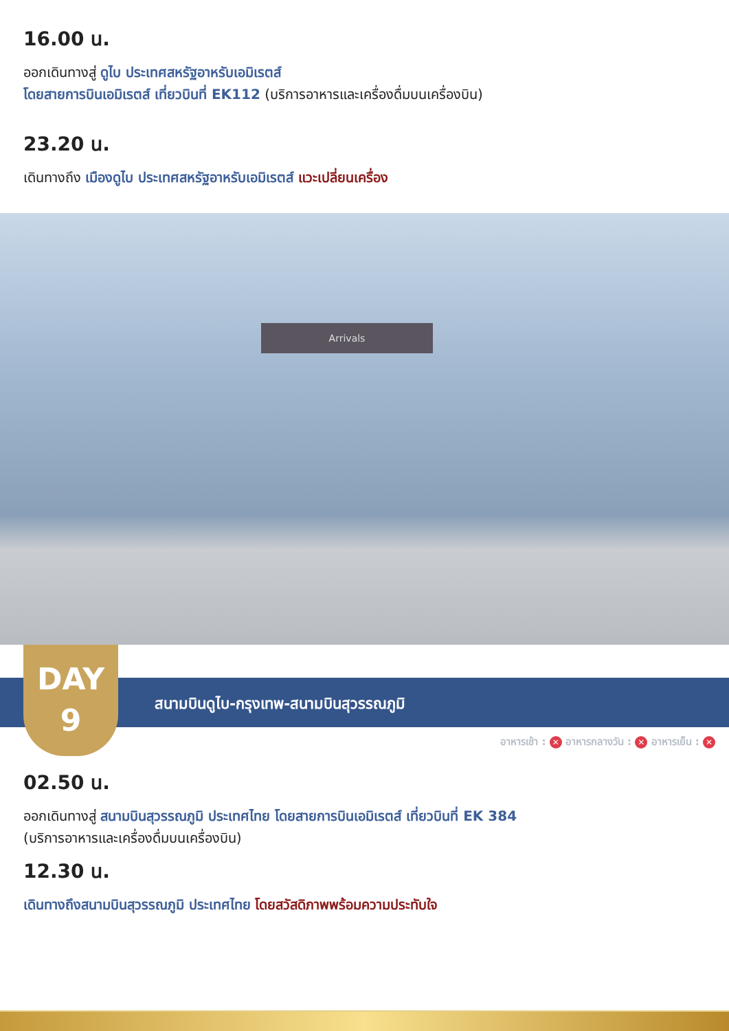16.00 น.
ออกเดินทางสู่ ดูไบ ประเทศสหรัฐอาหรับเอมิเรตส์
โดยสายการบินเอมิเรตส์ เที่ยวบินที่ EK112 (บริการอาหารและเครื่องดื่มบนเครื่องบิน)
23.20 น.
เดินทางถึง เมืองดูไบ ประเทศสหรัฐอาหรับเอมิเรตส์ แวะเปลี่ยนเครื่อง
Arrivals
DAY
9
สนามบินดูไบ-กรุงเทพ-สนามบินสุวรรณภูมิ
อาหารเช้า : ✕ อาหารกลางวัน : ✕ อาหารเย็น : ✕
02.50 น.
ออกเดินทางสู่ สนามบินสุวรรณภูมิ ประเทศไทย โดยสายการบินเอมิเรตส์ เที่ยวบินที่ EK 384
(บริการอาหารและเครื่องดื่มบนเครื่องบิน)
12.30 น.
เดินทางถึงสนามบินสุวรรณภูมิ ประเทศไทย โดยสวัสดิภาพพร้อมความประทับใจ